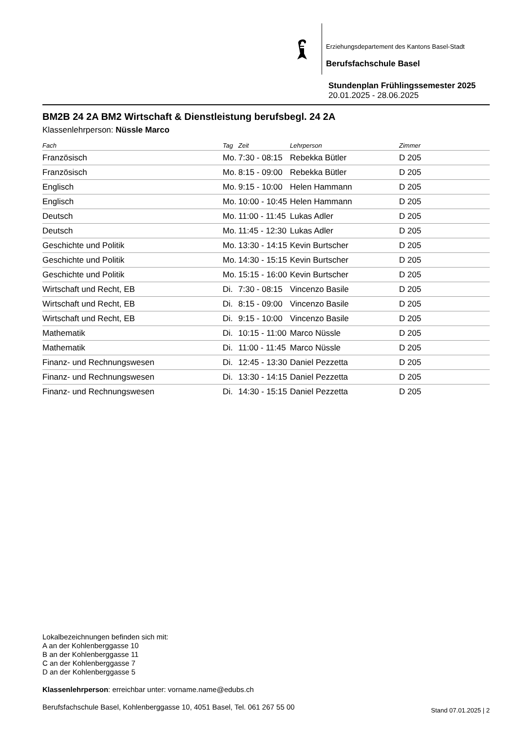Erziehungsdepartement des Kantons Basel-Stadt
Berufsfachschule Basel
Stundenplan Frühlingssemester 2025
20.01.2025 - 28.06.2025
BM2B 24 2A BM2 Wirtschaft & Dienstleistung berufsbegl. 24 2A
Klassenlehrperson: Nüssle Marco
| Fach | Tag | Zeit | Lehrperson | Zimmer |
| --- | --- | --- | --- | --- |
| Französisch | Mo. | 7:30 - 08:15 | Rebekka Bütler | D 205 |
| Französisch | Mo. | 8:15 - 09:00 | Rebekka Bütler | D 205 |
| Englisch | Mo. | 9:15 - 10:00 | Helen Hammann | D 205 |
| Englisch | Mo. | 10:00 - 10:45 | Helen Hammann | D 205 |
| Deutsch | Mo. | 11:00 - 11:45 | Lukas Adler | D 205 |
| Deutsch | Mo. | 11:45 - 12:30 | Lukas Adler | D 205 |
| Geschichte und Politik | Mo. | 13:30 - 14:15 | Kevin Burtscher | D 205 |
| Geschichte und Politik | Mo. | 14:30 - 15:15 | Kevin Burtscher | D 205 |
| Geschichte und Politik | Mo. | 15:15 - 16:00 | Kevin Burtscher | D 205 |
| Wirtschaft und Recht, EB | Di. | 7:30 - 08:15 | Vincenzo Basile | D 205 |
| Wirtschaft und Recht, EB | Di. | 8:15 - 09:00 | Vincenzo Basile | D 205 |
| Wirtschaft und Recht, EB | Di. | 9:15 - 10:00 | Vincenzo Basile | D 205 |
| Mathematik | Di. | 10:15 - 11:00 | Marco Nüssle | D 205 |
| Mathematik | Di. | 11:00 - 11:45 | Marco Nüssle | D 205 |
| Finanz- und Rechnungswesen | Di. | 12:45 - 13:30 | Daniel Pezzetta | D 205 |
| Finanz- und Rechnungswesen | Di. | 13:30 - 14:15 | Daniel Pezzetta | D 205 |
| Finanz- und Rechnungswesen | Di. | 14:30 - 15:15 | Daniel Pezzetta | D 205 |
Lokalbezeichnungen befinden sich mit:
A an der Kohlenberggasse 10
B an der Kohlenberggasse 11
C an der Kohlenberggasse 7
D an der Kohlenberggasse 5
Klassenlehrperson: erreichbar unter: vorname.name@edubs.ch
Berufsfachschule Basel, Kohlenberggasse 10, 4051 Basel, Tel. 061 267 55 00
Stand 07.01.2025 | 2